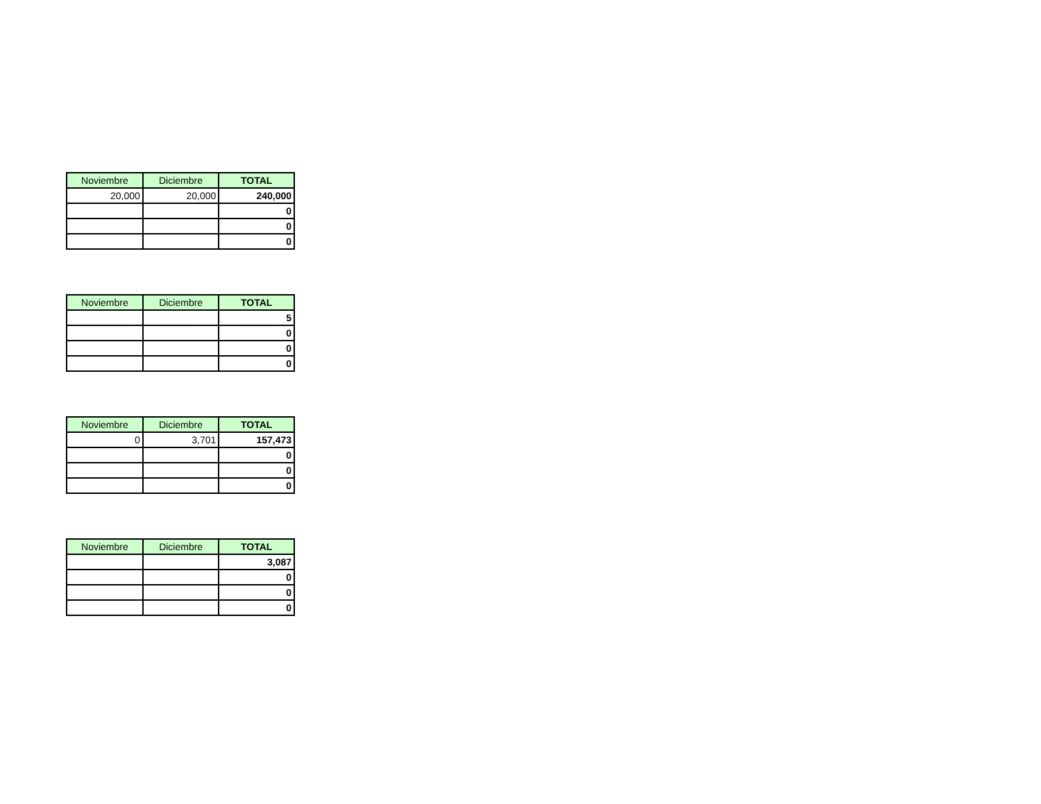| Noviembre | Diciembre | TOTAL |
| --- | --- | --- |
| 20,000 | 20,000 | 240,000 |
| | | 0 |
| | | 0 |
| | | 0 |
| Noviembre | Diciembre | TOTAL |
| --- | --- | --- |
| | | 5 |
| | | 0 |
| | | 0 |
| | | 0 |
| Noviembre | Diciembre | TOTAL |
| --- | --- | --- |
| 0 | 3,701 | 157,473 |
| | | 0 |
| | | 0 |
| | | 0 |
| Noviembre | Diciembre | TOTAL |
| --- | --- | --- |
| | | 3,087 |
| | | 0 |
| | | 0 |
| | | 0 |